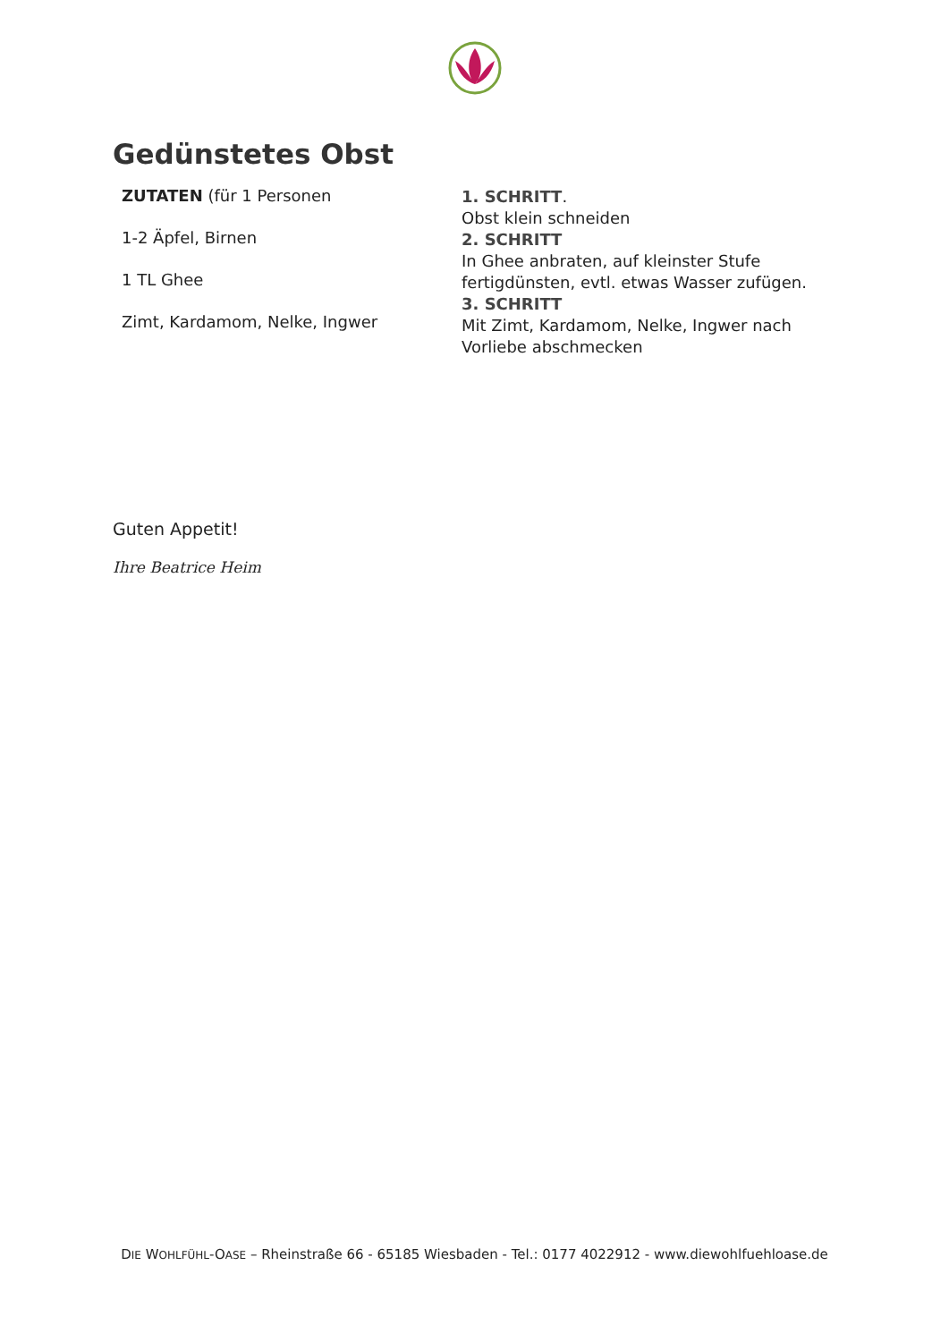Gedünstetes Obst
ZUTATEN (für 1 Personen
1-2 Äpfel, Birnen
1 TL Ghee
Zimt, Kardamom, Nelke, Ingwer
1. SCHRITT.
Obst klein schneiden
2. SCHRITT
In Ghee anbraten, auf kleinster Stufe fertigdünsten, evtl. etwas Wasser zufügen.
3. SCHRITT
Mit Zimt, Kardamom, Nelke, Ingwer nach Vorliebe abschmecken
Guten Appetit!
Ihre Beatrice Heim
DIE WOHLFÜHL-OASE – Rheinstraße 66 - 65185 Wiesbaden - Tel.: 0177 4022912 - www.diewohlfuehloase.de